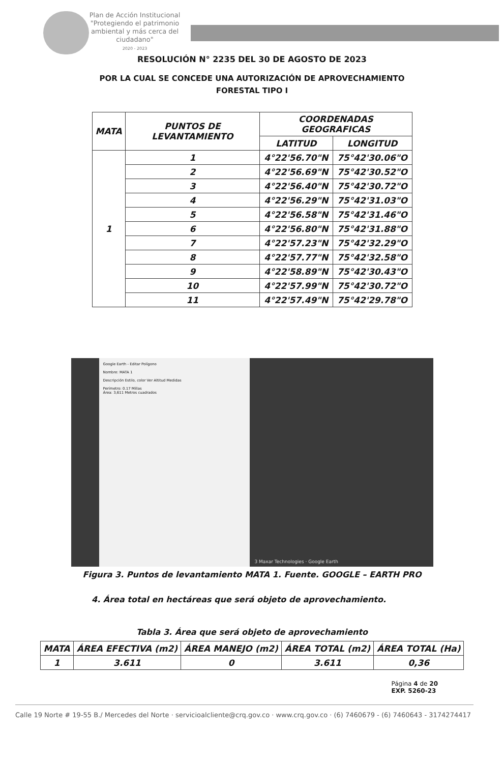Plan de Acción Institucional
"Protegiendo el patrimonio ambiental y más cerca del ciudadano"
2020 - 2023
RESOLUCIÓN N° 2235 DEL 30 DE AGOSTO DE 2023
POR LA CUAL SE CONCEDE UNA AUTORIZACIÓN DE APROVECHAMIENTO
FORESTAL TIPO I
| MATA | PUNTOS DE LEVANTAMIENTO | COORDENADAS GEOGRAFICAS | |
| --- | --- | --- | --- |
| | | LATITUD | LONGITUD |
| 1 | 1 | 4°22'56.70"N | 75°42'30.06"O |
| | 2 | 4°22'56.69"N | 75°42'30.52"O |
| | 3 | 4°22'56.40"N | 75°42'30.72"O |
| | 4 | 4°22'56.29"N | 75°42'31.03"O |
| | 5 | 4°22'56.58"N | 75°42'31.46"O |
| | 6 | 4°22'56.80"N | 75°42'31.88"O |
| | 7 | 4°22'57.23"N | 75°42'32.29"O |
| | 8 | 4°22'57.77"N | 75°42'32.58"O |
| | 9 | 4°22'58.89"N | 75°42'30.43"O |
| | 10 | 4°22'57.99"N | 75°42'30.72"O |
| | 11 | 4°22'57.49"N | 75°42'29.78"O |
Google Earth - Editar Polígono
Nombre: MATA 1
Descripción Estilo, color Ver Altitud Medidas
Perímetro: 0.17 Millas
Área: 3,611 Metros cuadrados
3 Maxar Technologies · Google Earth
Figura 3. Puntos de levantamiento MATA 1. Fuente. GOOGLE – EARTH PRO
4. Área total en hectáreas que será objeto de aprovechamiento.
Tabla 3. Área que será objeto de aprovechamiento
| MATA | ÁREA EFECTIVA (m2) | ÁREA MANEJO (m2) | ÁREA TOTAL (m2) | ÁREA TOTAL (Ha) |
| --- | --- | --- | --- | --- |
| 1 | 3.611 | 0 | 3.611 | 0,36 |
Página 4 de 20
EXP. 5260-23
Calle 19 Norte # 19-55 B./ Mercedes del Norte · servicioalcliente@crq.gov.co · www.crq.gov.co · (6) 7460679 - (6) 7460643 - 3174274417